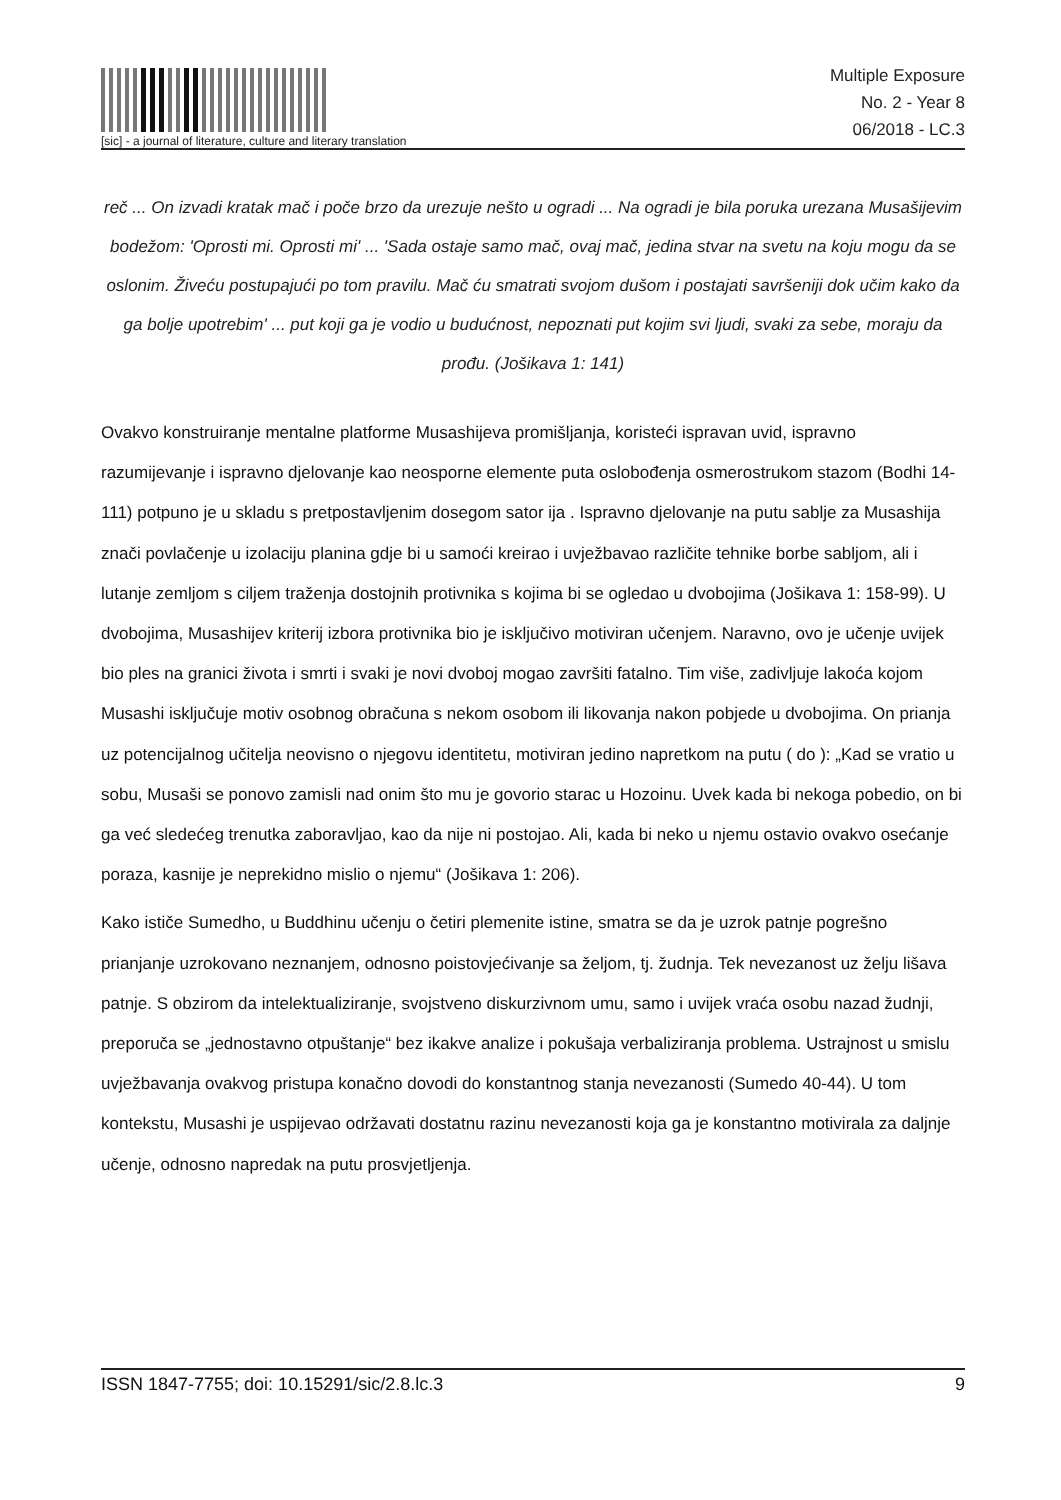[sic] - a journal of literature, culture and literary translation
Multiple Exposure
No. 2 - Year 8
06/2018 - LC.3
reč ... On izvadi kratak mač i poče brzo da urezuje nešto u ogradi ... Na ogradi je bila poruka urezana Musašijevim bodežom: 'Oprosti mi. Oprosti mi' ... 'Sada ostaje samo mač, ovaj mač, jedina stvar na svetu na koju mogu da se oslonim. Živeću postupajući po tom pravilu. Mač ću smatrati svojom dušom i postajati savršeniji dok učim kako da ga bolje upotrebim' ... put koji ga je vodio u budućnost, nepoznati put kojim svi ljudi, svaki za sebe, moraju da prođu. (Jošikava 1: 141)
Ovakvo konstruiranje mentalne platforme Musashijeva promišljanja, koristeći ispravan uvid, ispravno razumijevanje i ispravno djelovanje kao neosporne elemente puta oslobođenja osmerostrukom stazom (Bodhi 14-111) potpuno je u skladu s pretpostavljenim dosegom sator ija . Ispravno djelovanje na putu sablje za Musashija znači povlačenje u izolaciju planina gdje bi u samoći kreirao i uvježbavao različite tehnike borbe sabljom, ali i lutanje zemljom s ciljem traženja dostojnih protivnika s kojima bi se ogledao u dvobojima (Jošikava 1: 158-99). U dvobojima, Musashijev kriterij izbora protivnika bio je isključivo motiviran učenjem. Naravno, ovo je učenje uvijek bio ples na granici života i smrti i svaki je novi dvoboj mogao završiti fatalno. Tim više, zadivljuje lakoća kojom Musashi isključuje motiv osobnog obračuna s nekom osobom ili likovanja nakon pobjede u dvobojima. On prianja uz potencijalnog učitelja neovisno o njegovu identitetu, motiviran jedino napretkom na putu ( do ): „Kad se vratio u sobu, Musaši se ponovo zamisli nad onim što mu je govorio starac u Hozoinu. Uvek kada bi nekoga pobedio, on bi ga već sledećeg trenutka zaboravljao, kao da nije ni postojao. Ali, kada bi neko u njemu ostavio ovakvo osećanje poraza, kasnije je neprekidno mislio o njemu“ (Jošikava 1: 206).
Kako ističe Sumedho, u Buddhinu učenju o četiri plemenite istine, smatra se da je uzrok patnje pogrešno prianjanje uzrokovano neznanjem, odnosno poistovjećivanje sa željom, tj. žudnja. Tek nevezanost uz želju lišava patnje. S obzirom da intelektualiziranje, svojstveno diskurzivnom umu, samo i uvijek vraća osobu nazad žudnji, preporuča se „jednostavno otpuštanje“ bez ikakve analize i pokušaja verbaliziranja problema. Ustrajnost u smislu uvježbavanja ovakvog pristupa konačno dovodi do konstantnog stanja nevezanosti (Sumedo 40-44). U tom kontekstu, Musashi je uspijevao održavati dostatnu razinu nevezanosti koja ga je konstantno motivirala za daljnje učenje, odnosno napredak na putu prosvjetljenja.
ISSN 1847-7755; doi: 10.15291/sic/2.8.lc.3 9